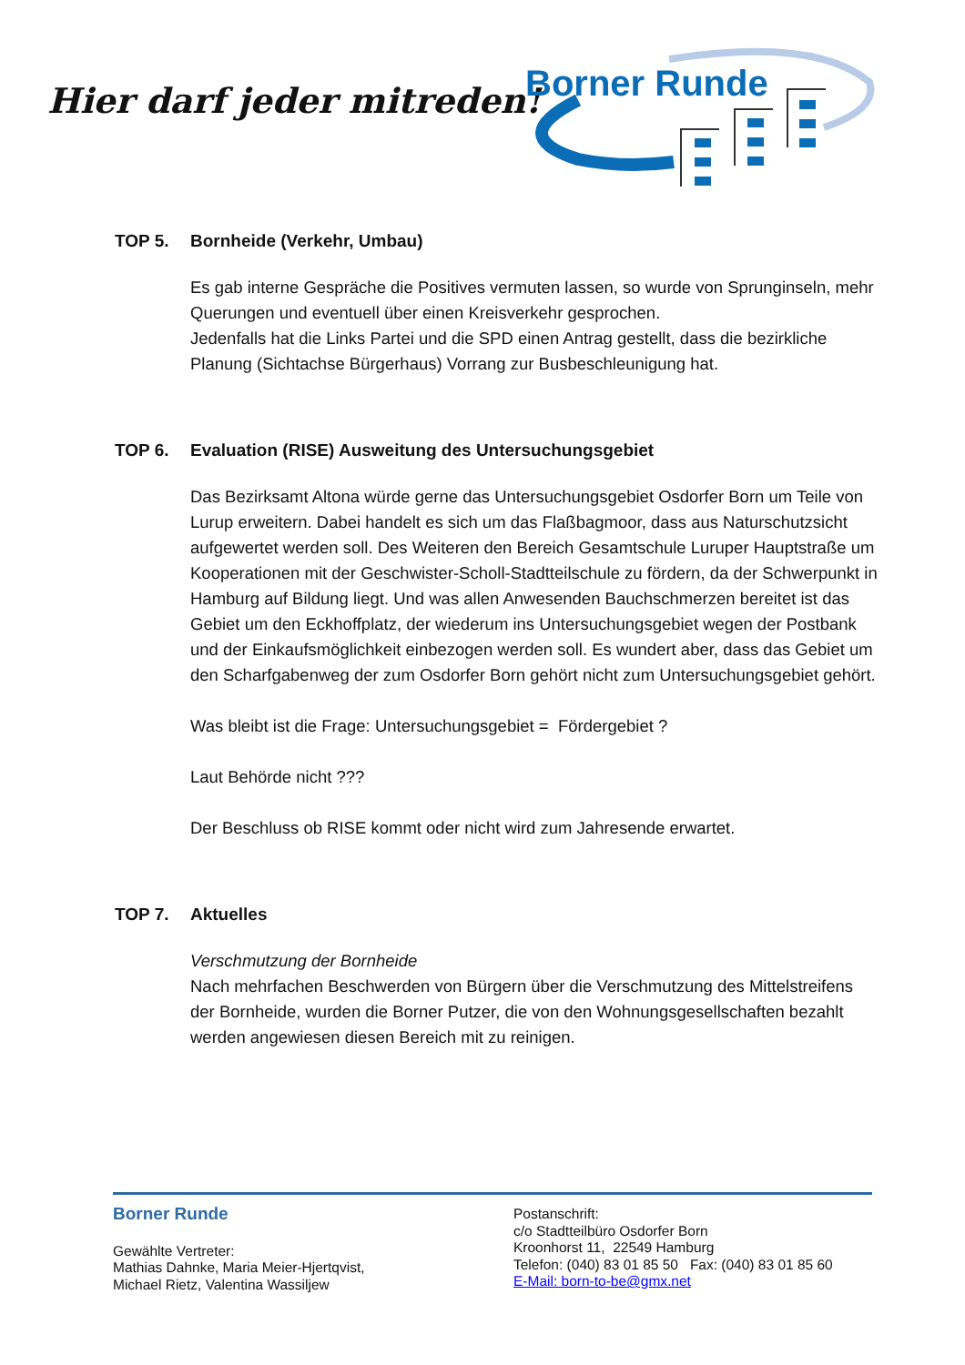Hier darf jeder mitreden!
Borner Runde
TOP 5. Bornheide (Verkehr, Umbau)
Es gab interne Gespräche die Positives vermuten lassen, so wurde von Sprunginseln, mehr Querungen und eventuell über einen Kreisverkehr gesprochen.
Jedenfalls hat die Links Partei und die SPD einen Antrag gestellt, dass die bezirkliche Planung (Sichtachse Bürgerhaus) Vorrang zur Busbeschleunigung hat.
TOP 6. Evaluation (RISE) Ausweitung des Untersuchungsgebiet
Das Bezirksamt Altona würde gerne das Untersuchungsgebiet Osdorfer Born um Teile von Lurup erweitern. Dabei handelt es sich um das Flaßbagmoor, dass aus Naturschutzsicht aufgewertet werden soll. Des Weiteren den Bereich Gesamtschule Luruper Hauptstraße um Kooperationen mit der Geschwister-Scholl-Stadtteilschule zu fördern, da der Schwerpunkt in Hamburg auf Bildung liegt. Und was allen Anwesenden Bauchschmerzen bereitet ist das Gebiet um den Eckhoffplatz, der wiederum ins Untersuchungsgebiet wegen der Postbank und der Einkaufsmöglichkeit einbezogen werden soll. Es wundert aber, dass das Gebiet um den Scharfgabenweg der zum Osdorfer Born gehört nicht zum Untersuchungsgebiet gehört.
Was bleibt ist die Frage: Untersuchungsgebiet = Fördergebiet ?
Laut Behörde nicht ???
Der Beschluss ob RISE kommt oder nicht wird zum Jahresende erwartet.
TOP 7. Aktuelles
Verschmutzung der Bornheide
Nach mehrfachen Beschwerden von Bürgern über die Verschmutzung des Mittelstreifens der Bornheide, wurden die Borner Putzer, die von den Wohnungsgesellschaften bezahlt werden angewiesen diesen Bereich mit zu reinigen.
Borner Runde
Gewählte Vertreter:
Mathias Dahnke, Maria Meier-Hjertqvist,
Michael Rietz, Valentina Wassiljew
Postanschrift:
c/o Stadtteilbüro Osdorfer Born
Kroonhorst 11, 22549 Hamburg
Telefon: (040) 83 01 85 50 Fax: (040) 83 01 85 60
E-Mail: born-to-be@gmx.net